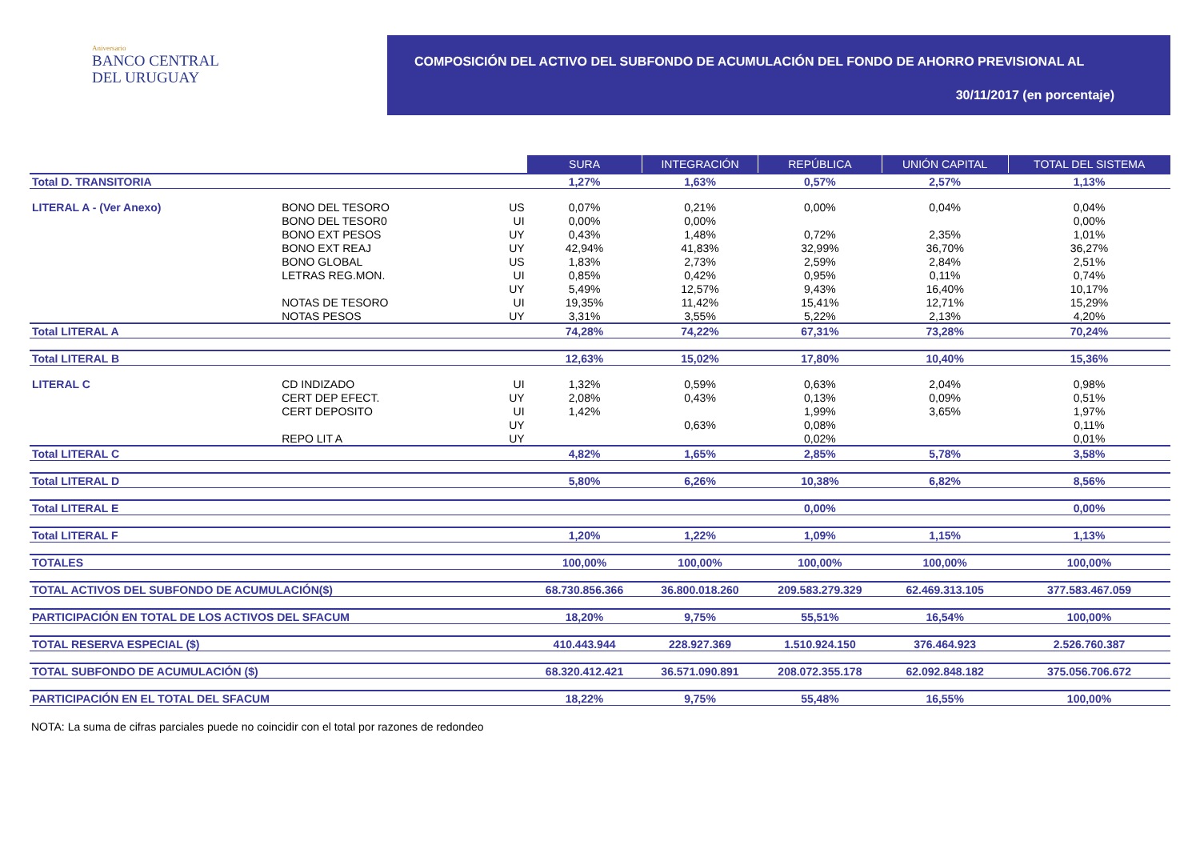Aniversario
BANCO CENTRAL
DEL URUGUAY
COMPOSICIÓN DEL ACTIVO DEL SUBFONDO DE ACUMULACIÓN DEL FONDO DE AHORRO PREVISIONAL AL
30/11/2017 (en porcentaje)
| | | | SURA | INTEGRACIÓN | REPÚBLICA | UNIÓN CAPITAL | TOTAL DEL SISTEMA |
| Total D. TRANSITORIA | | | 1,27% | 1,63% | 0,57% | 2,57% | 1,13% |
| LITERAL A - (Ver Anexo) | BONO DEL TESORO | US | 0,07% | 0,21% | 0,00% | 0,04% | 0,04% |
| | BONO DEL TESOR0 | UI | 0,00% | 0,00% | | | 0,00% |
| | BONO EXT PESOS | UY | 0,43% | 1,48% | 0,72% | 2,35% | 1,01% |
| | BONO EXT REAJ | UY | 42,94% | 41,83% | 32,99% | 36,70% | 36,27% |
| | BONO GLOBAL | US | 1,83% | 2,73% | 2,59% | 2,84% | 2,51% |
| | LETRAS REG.MON. | UI | 0,85% | 0,42% | 0,95% | 0,11% | 0,74% |
| | | UY | 5,49% | 12,57% | 9,43% | 16,40% | 10,17% |
| | NOTAS DE TESORO | UI | 19,35% | 11,42% | 15,41% | 12,71% | 15,29% |
| | NOTAS PESOS | UY | 3,31% | 3,55% | 5,22% | 2,13% | 4,20% |
| Total LITERAL A | | | 74,28% | 74,22% | 67,31% | 73,28% | 70,24% |
| Total LITERAL B | | | 12,63% | 15,02% | 17,80% | 10,40% | 15,36% |
| LITERAL C | CD INDIZADO | UI | 1,32% | 0,59% | 0,63% | 2,04% | 0,98% |
| | CERT DEP EFECT. | UY | 2,08% | 0,43% | 0,13% | 0,09% | 0,51% |
| | CERT DEPOSITO | UI | 1,42% | | 1,99% | 3,65% | 1,97% |
| | | UY | | 0,63% | 0,08% | | 0,11% |
| | REPO LIT A | UY | | | 0,02% | | 0,01% |
| Total LITERAL C | | | 4,82% | 1,65% | 2,85% | 5,78% | 3,58% |
| Total LITERAL D | | | 5,80% | 6,26% | 10,38% | 6,82% | 8,56% |
| Total LITERAL E | | | | | 0,00% | | 0,00% |
| Total LITERAL F | | | 1,20% | 1,22% | 1,09% | 1,15% | 1,13% |
| TOTALES | | | 100,00% | 100,00% | 100,00% | 100,00% | 100,00% |
| TOTAL ACTIVOS DEL SUBFONDO DE ACUMULACIÓN($) | | | 68.730.856.366 | 36.800.018.260 | 209.583.279.329 | 62.469.313.105 | 377.583.467.059 |
| PARTICIPACIÓN EN TOTAL DE LOS ACTIVOS DEL SFACUM | | | 18,20% | 9,75% | 55,51% | 16,54% | 100,00% |
| TOTAL RESERVA ESPECIAL ($) | | | 410.443.944 | 228.927.369 | 1.510.924.150 | 376.464.923 | 2.526.760.387 |
| TOTAL SUBFONDO DE ACUMULACIÓN ($) | | | 68.320.412.421 | 36.571.090.891 | 208.072.355.178 | 62.092.848.182 | 375.056.706.672 |
| PARTICIPACIÓN EN EL TOTAL DEL SFACUM | | | 18,22% | 9,75% | 55,48% | 16,55% | 100,00% |
NOTA: La suma de cifras parciales puede no coincidir con el total por razones de redondeo